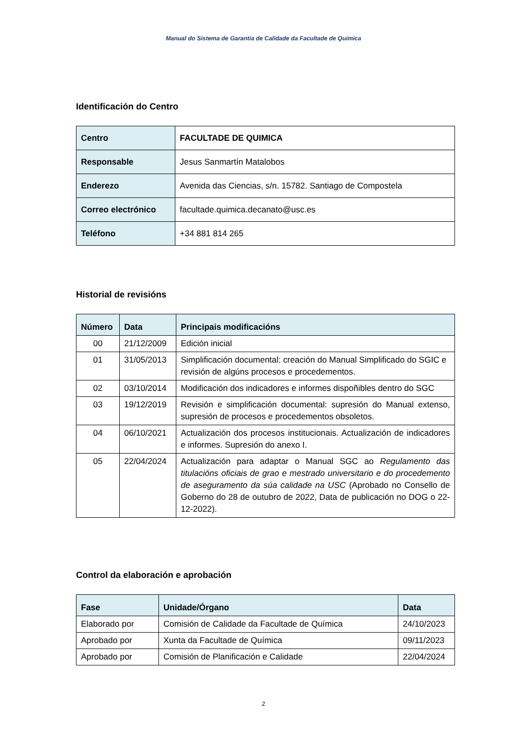Manual do Sistema de Garantía de Calidade da Facultade de Química
Identificación do Centro
| Centro | FACULTADE DE QUIMICA |
| Responsable | Jesus Sanmartín Matalobos |
| Enderezo | Avenida das Ciencias, s/n. 15782. Santiago de Compostela |
| Correo electrónico | facultade.quimica.decanato@usc.es |
| Teléfono | +34 881 814 265 |
Historial de revisións
| Número | Data | Principais modificacións |
| --- | --- | --- |
| 00 | 21/12/2009 | Edición inicial |
| 01 | 31/05/2013 | Simplificación documental: creación do Manual Simplificado do SGIC e revisión de algúns procesos e procedementos. |
| 02 | 03/10/2014 | Modificación dos indicadores e informes dispoñibles dentro do SGC |
| 03 | 19/12/2019 | Revisión e simplificación documental: supresión do Manual extenso, supresión de procesos e procedementos obsoletos. |
| 04 | 06/10/2021 | Actualización dos procesos institucionais. Actualización de indicadores e informes. Supresión do anexo I. |
| 05 | 22/04/2024 | Actualización para adaptar o Manual SGC ao Regulamento das titulacións oficiais de grao e mestrado universitario e do procedemento de aseguramento da súa calidade na USC (Aprobado no Consello de Goberno do 28 de outubro de 2022, Data de publicación no DOG o 22-12-2022). |
Control da elaboración e aprobación
| Fase | Unidade/Órgano | Data |
| --- | --- | --- |
| Elaborado por | Comisión de Calidade da Facultade de Química | 24/10/2023 |
| Aprobado por | Xunta da Facultade de Química | 09/11/2023 |
| Aprobado por | Comisión de Planificación e Calidade | 22/04/2024 |
2